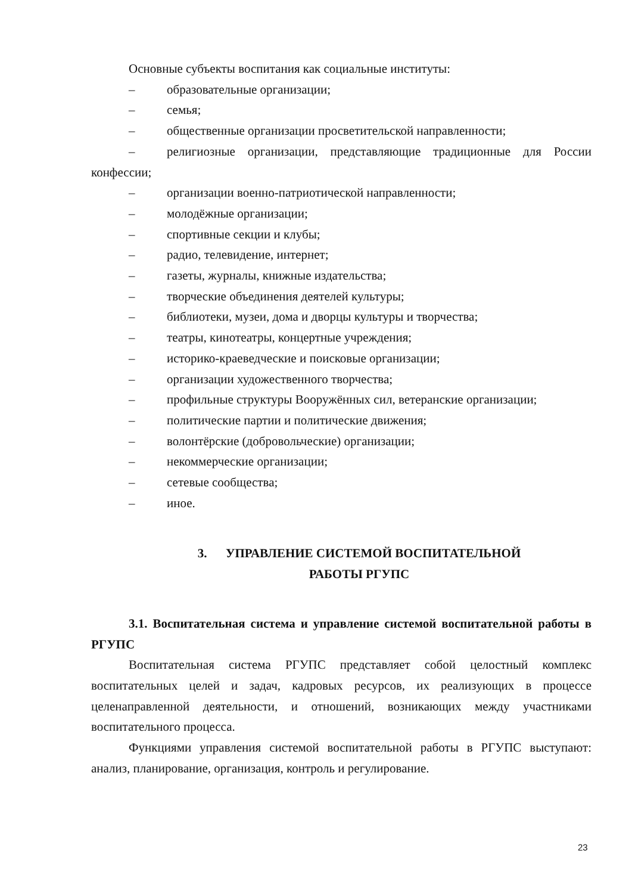Основные субъекты воспитания как социальные институты:
– образовательные организации;
– семья;
– общественные организации просветительской направленности;
– религиозные организации, представляющие традиционные для России конфессии;
– организации военно-патриотической направленности;
– молодёжные организации;
– спортивные секции и клубы;
– радио, телевидение, интернет;
– газеты, журналы, книжные издательства;
– творческие объединения деятелей культуры;
– библиотеки, музеи, дома и дворцы культуры и творчества;
– театры, кинотеатры, концертные учреждения;
– историко-краеведческие и поисковые организации;
– организации художественного творчества;
– профильные структуры Вооружённых сил, ветеранские организации;
– политические партии и политические движения;
– волонтёрские (добровольческие) организации;
– некоммерческие организации;
– сетевые сообщества;
– иное.
3. УПРАВЛЕНИЕ СИСТЕМОЙ ВОСПИТАТЕЛЬНОЙ
РАБОТЫ РГУПС
3.1. Воспитательная система и управление системой воспитательной работы в РГУПС
Воспитательная система РГУПС представляет собой целостный комплекс воспитательных целей и задач, кадровых ресурсов, их реализующих в процессе целенаправленной деятельности, и отношений, возникающих между участниками воспитательного процесса.
Функциями управления системой воспитательной работы в РГУПС выступают: анализ, планирование, организация, контроль и регулирование.
23